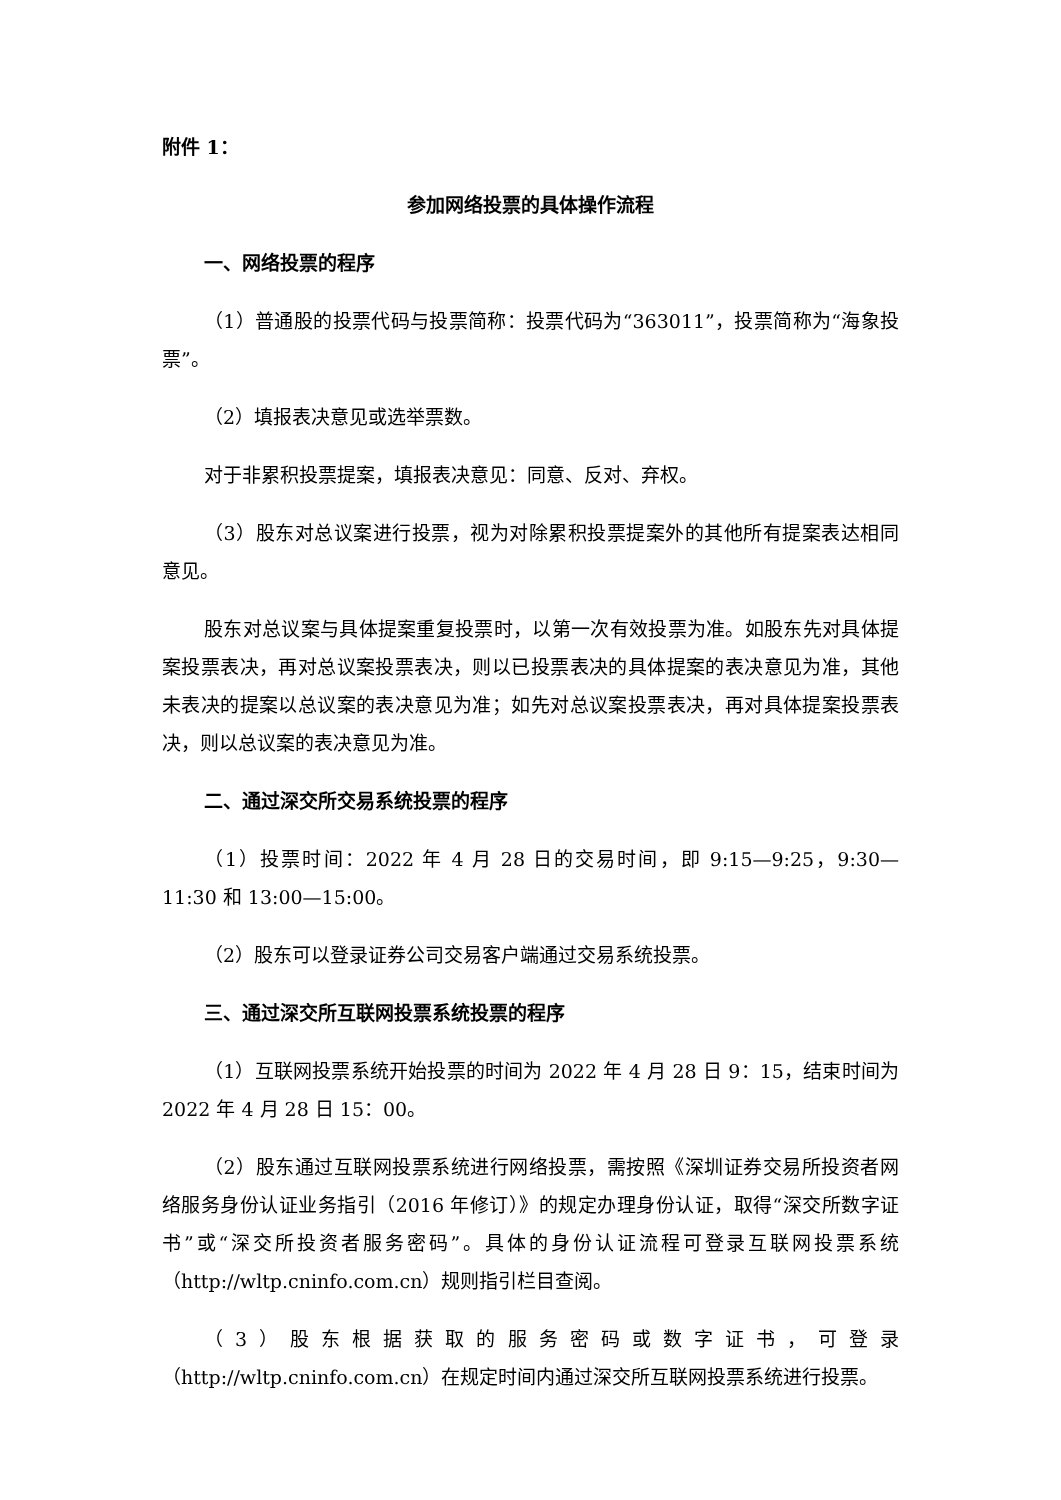附件 1：
参加网络投票的具体操作流程
一、网络投票的程序
（1）普通股的投票代码与投票简称：投票代码为“363011”，投票简称为“海象投票”。
（2）填报表决意见或选举票数。
对于非累积投票提案，填报表决意见：同意、反对、弃权。
（3）股东对总议案进行投票，视为对除累积投票提案外的其他所有提案表达相同意见。
股东对总议案与具体提案重复投票时，以第一次有效投票为准。如股东先对具体提案投票表决，再对总议案投票表决，则以已投票表决的具体提案的表决意见为准，其他未表决的提案以总议案的表决意见为准；如先对总议案投票表决，再对具体提案投票表决，则以总议案的表决意见为准。
二、通过深交所交易系统投票的程序
（1）投票时间：2022 年 4 月 28 日的交易时间，即 9:15—9:25，9:30—11:30 和 13:00—15:00。
（2）股东可以登录证券公司交易客户端通过交易系统投票。
三、通过深交所互联网投票系统投票的程序
（1）互联网投票系统开始投票的时间为 2022 年 4 月 28 日 9：15，结束时间为 2022 年 4 月 28 日 15：00。
（2）股东通过互联网投票系统进行网络投票，需按照《深圳证券交易所投资者网络服务身份认证业务指引（2016 年修订）》的规定办理身份认证，取得“深交所数字证书”或“深交所投资者服务密码”。具体的身份认证流程可登录互联网投票系统（http://wltp.cninfo.com.cn）规则指引栏目查阅。
（3）股东根据获取的服务密码或数字证书，可登录（http://wltp.cninfo.com.cn）在规定时间内通过深交所互联网投票系统进行投票。